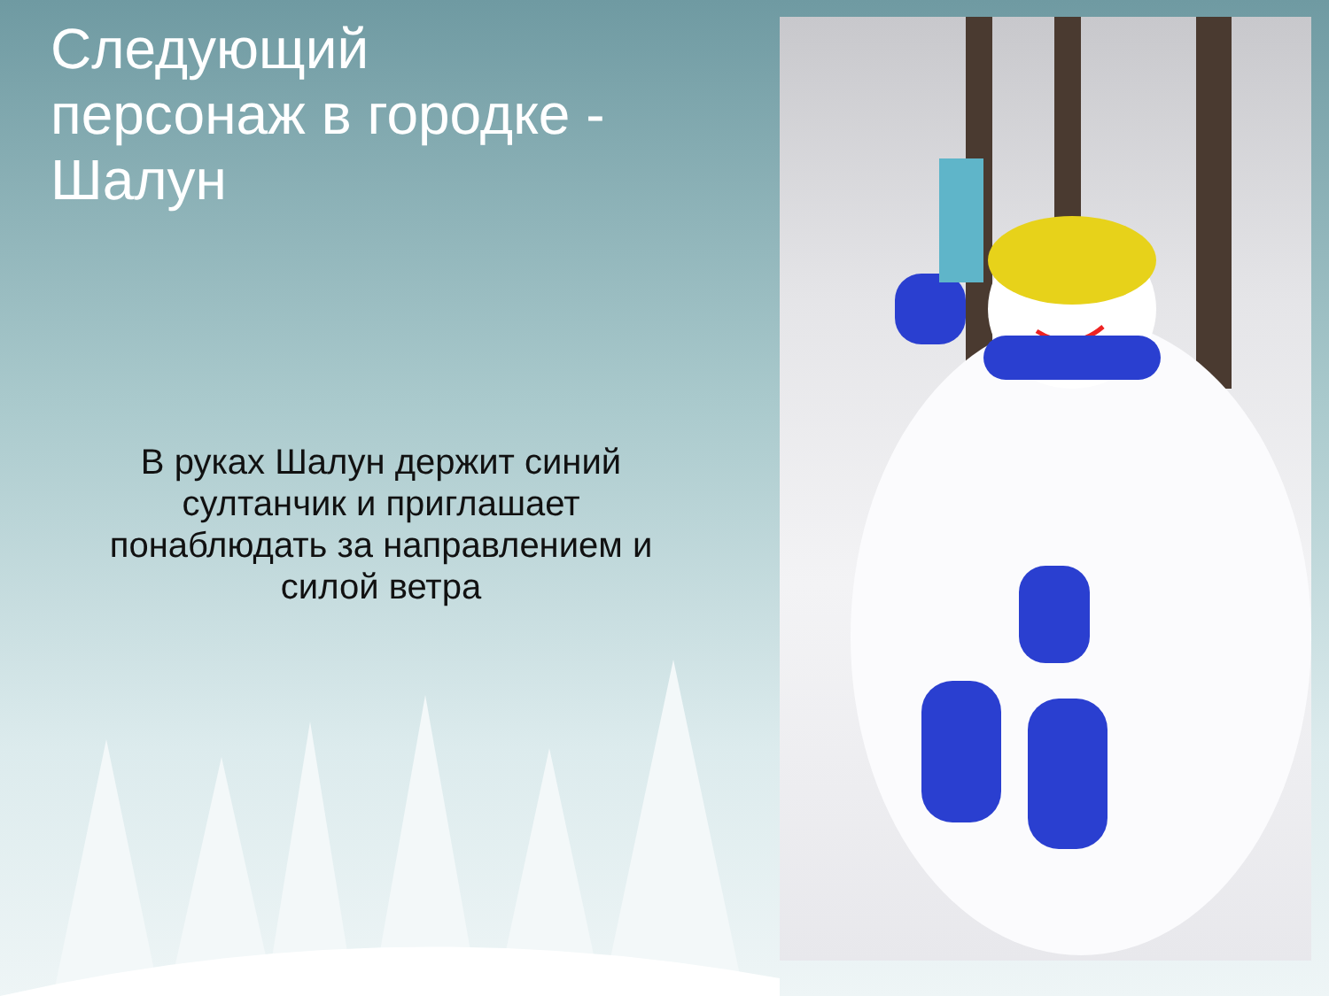Следующий
персонаж в городке -
Шалун
В руках Шалун держит синий султанчик и приглашает понаблюдать за направлением и силой ветра